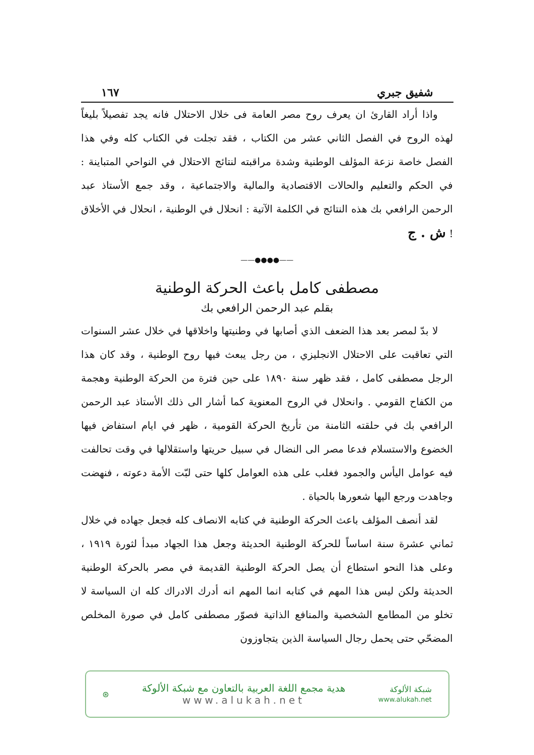شفيق جبري ١٦٧
واذا أراد القارئ ان يعرف روح مصر العامة فى خلال الاحتلال فانه يجد تفصيلاً بليغاً لهذه الروح في الفصل الثاني عشر من الكتاب ، فقد تجلت في الكتاب كله وفي هذا الفصل خاصة نزعة المؤلف الوطنية وشدة مراقبته لنتائج الاحتلال في النواحي المتباينة : في الحكم والتعليم والحالات الاقتصادية والمالية والاجتماعية ، وقد جمع الأستاذ عبد الرحمن الرافعي بك هذه النتائج في الكلمة الآتية : انحلال في الوطنية ، انحلال في الأخلاق ! ش . ج
——●●●●——
مصطفى كامل باعث الحركة الوطنية
بقلم عبد الرحمن الرافعي بك
لا بدّ لمصر بعد هذا الضعف الذي أصابها في وطنيتها واخلاقها في خلال عشر السنوات التي تعاقبت على الاحتلال الانجليزي ، من رجل يبعث فيها روح الوطنية ، وقد كان هذا الرجل مصطفى كامل ، فقد ظهر سنة ١٨٩٠ على حين فترة من الحركة الوطنية وهجمة من الكفاح القومي . وانحلال في الروح المعنوية كما أشار الى ذلك الأستاذ عبد الرحمن الرافعي بك في حلقته الثامنة من تأريخ الحركة القومية ، ظهر في ايام استفاض فيها الخضوع والاستسلام فدعا مصر الى النضال في سبيل حريتها واستقلالها في وقت تحالفت فيه عوامل اليأس والجمود فغلب على هذه العوامل كلها حتى لبّت الأمة دعوته ، فنهضت وجاهدت ورجع اليها شعورها بالحياة .
لقد أنصف المؤلف باعث الحركة الوطنية في كتابه الانصاف كله فجعل جهاده في خلال ثماني عشرة سنة اساساً للحركة الوطنية الحديثة وجعل هذا الجهاد مبدأ لثورة ١٩١٩ ، وعلى هذا النحو استطاع أن يصل الحركة الوطنية القديمة في مصر بالحركة الوطنية الحديثة ولكن ليس هذا المهم في كتابه انما المهم انه أدرك الادراك كله ان السياسة لا تخلو من المطامع الشخصية والمنافع الذاتية فصوّر مصطفى كامل في صورة المخلص المضحّي حتى يحمل رجال السياسة الذين يتجاوزون
شبكة الألوكة
www.alukah.net
هدية مجمع اللغة العربية بالتعاون مع شبكة الألوكة
www.alukah.net
⊛